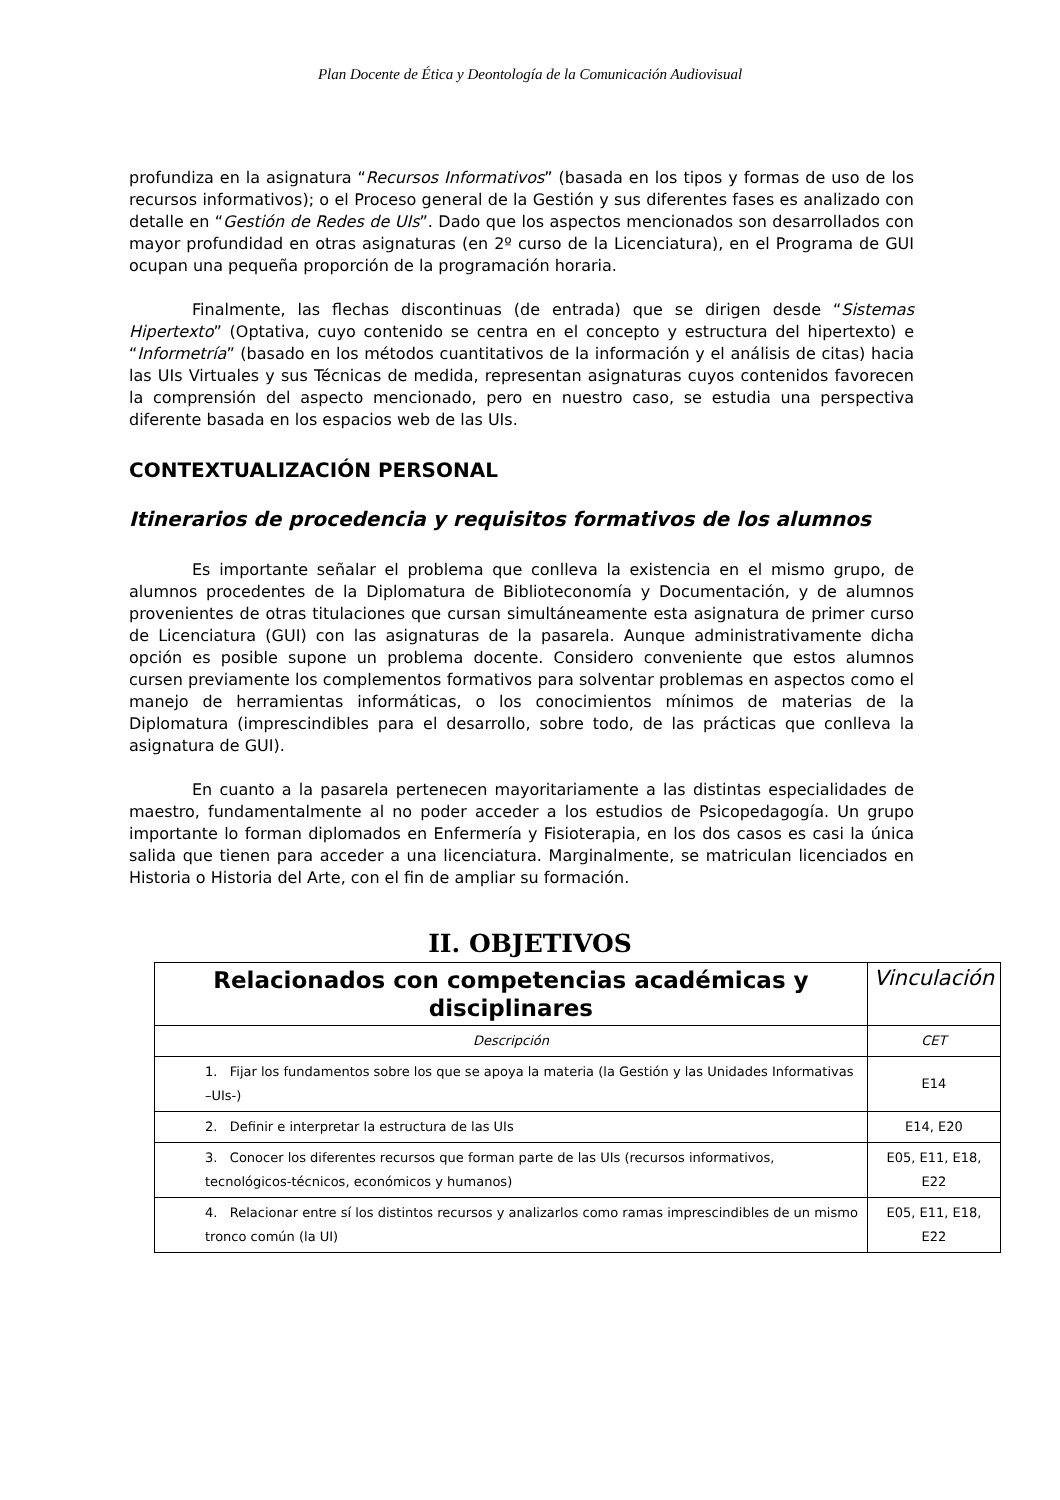Plan Docente de Ética y Deontología de la Comunicación Audiovisual
profundiza en la asignatura “Recursos Informativos” (basada en los tipos y formas de uso de los recursos informativos); o el Proceso general de la Gestión y sus diferentes fases es analizado con detalle en “Gestión de Redes de UIs”. Dado que los aspectos mencionados son desarrollados con mayor profundidad en otras asignaturas (en 2º curso de la Licenciatura), en el Programa de GUI ocupan una pequeña proporción de la programación horaria.
Finalmente, las flechas discontinuas (de entrada) que se dirigen desde “Sistemas Hipertexto” (Optativa, cuyo contenido se centra en el concepto y estructura del hipertexto) e “Informetría” (basado en los métodos cuantitativos de la información y el análisis de citas) hacia las UIs Virtuales y sus Técnicas de medida, representan asignaturas cuyos contenidos favorecen la comprensión del aspecto mencionado, pero en nuestro caso, se estudia una perspectiva diferente basada en los espacios web de las UIs.
CONTEXTUALIZACIÓN PERSONAL
Itinerarios de procedencia y requisitos formativos de los alumnos
Es importante señalar el problema que conlleva la existencia en el mismo grupo, de alumnos procedentes de la Diplomatura de Biblioteconomía y Documentación, y de alumnos provenientes de otras titulaciones que cursan simultáneamente esta asignatura de primer curso de Licenciatura (GUI) con las asignaturas de la pasarela. Aunque administrativamente dicha opción es posible supone un problema docente. Considero conveniente que estos alumnos cursen previamente los complementos formativos para solventar problemas en aspectos como el manejo de herramientas informáticas, o los conocimientos mínimos de materias de la Diplomatura (imprescindibles para el desarrollo, sobre todo, de las prácticas que conlleva la asignatura de GUI).
En cuanto a la pasarela pertenecen mayoritariamente a las distintas especialidades de maestro, fundamentalmente al no poder acceder a los estudios de Psicopedagogía. Un grupo importante lo forman diplomados en Enfermería y Fisioterapia, en los dos casos es casi la única salida que tienen para acceder a una licenciatura. Marginalmente, se matriculan licenciados en Historia o Historia del Arte, con el fin de ampliar su formación.
II. OBJETIVOS
| Relacionados con competencias académicas y disciplinares | Vinculación |
| --- | --- |
| Descripción | CET |
| 1. Fijar los fundamentos sobre los que se apoya la materia (la Gestión y las Unidades Informativas –UIs-) | E14 |
| 2. Definir e interpretar la estructura de las UIs | E14, E20 |
| 3. Conocer los diferentes recursos que forman parte de las UIs (recursos informativos, tecnológicos-técnicos, económicos y humanos) | E05, E11, E18, E22 |
| 4. Relacionar entre sí los distintos recursos y analizarlos como ramas imprescindibles de un mismo tronco común (la UI) | E05, E11, E18, E22 |